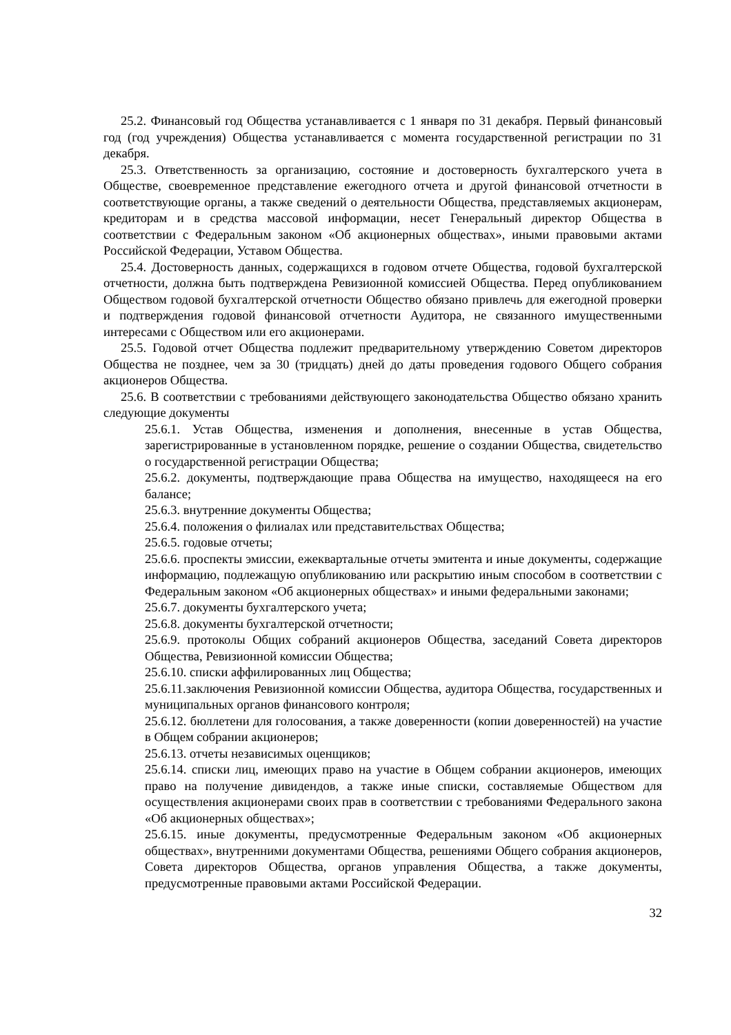25.2. Финансовый год Общества устанавливается с 1 января по 31 декабря. Первый финансовый год (год учреждения) Общества устанавливается с момента государственной регистрации по 31 декабря.
25.3. Ответственность за организацию, состояние и достоверность бухгалтерского учета в Обществе, своевременное представление ежегодного отчета и другой финансовой отчетности в соответствующие органы, а также сведений о деятельности Общества, представляемых акционерам, кредиторам и в средства массовой информации, несет Генеральный директор Общества в соответствии с Федеральным законом «Об акционерных обществах», иными правовыми актами Российской Федерации, Уставом Общества.
25.4. Достоверность данных, содержащихся в годовом отчете Общества, годовой бухгалтерской отчетности, должна быть подтверждена Ревизионной комиссией Общества. Перед опубликованием Обществом годовой бухгалтерской отчетности Общество обязано привлечь для ежегодной проверки и подтверждения годовой финансовой отчетности Аудитора, не связанного имущественными интересами с Обществом или его акционерами.
25.5. Годовой отчет Общества подлежит предварительному утверждению Советом директоров Общества не позднее, чем за 30 (тридцать) дней до даты проведения годового Общего собрания акционеров Общества.
25.6. В соответствии с требованиями действующего законодательства Общество обязано хранить следующие документы
25.6.1. Устав Общества, изменения и дополнения, внесенные в устав Общества, зарегистрированные в установленном порядке, решение о создании Общества, свидетельство о государственной регистрации Общества;
25.6.2. документы, подтверждающие права Общества на имущество, находящееся на его балансе;
25.6.3. внутренние документы Общества;
25.6.4. положения о филиалах или представительствах Общества;
25.6.5. годовые отчеты;
25.6.6. проспекты эмиссии, ежеквартальные отчеты эмитента и иные документы, содержащие информацию, подлежащую опубликованию или раскрытию иным способом в соответствии с Федеральным законом «Об акционерных обществах» и иными федеральными законами;
25.6.7. документы бухгалтерского учета;
25.6.8. документы бухгалтерской отчетности;
25.6.9. протоколы Общих собраний акционеров Общества, заседаний Совета директоров Общества, Ревизионной комиссии Общества;
25.6.10. списки аффилированных лиц Общества;
25.6.11.заключения Ревизионной комиссии Общества, аудитора Общества, государственных и муниципальных органов финансового контроля;
25.6.12. бюллетени для голосования, а также доверенности (копии доверенностей) на участие в Общем собрании акционеров;
25.6.13. отчеты независимых оценщиков;
25.6.14. списки лиц, имеющих право на участие в Общем собрании акционеров, имеющих право на получение дивидендов, а также иные списки, составляемые Обществом для осуществления акционерами своих прав в соответствии с требованиями Федерального закона «Об акционерных обществах»;
25.6.15. иные документы, предусмотренные Федеральным законом «Об акционерных обществах», внутренними документами Общества, решениями Общего собрания акционеров, Совета директоров Общества, органов управления Общества, а также документы, предусмотренные правовыми актами Российской Федерации.
32